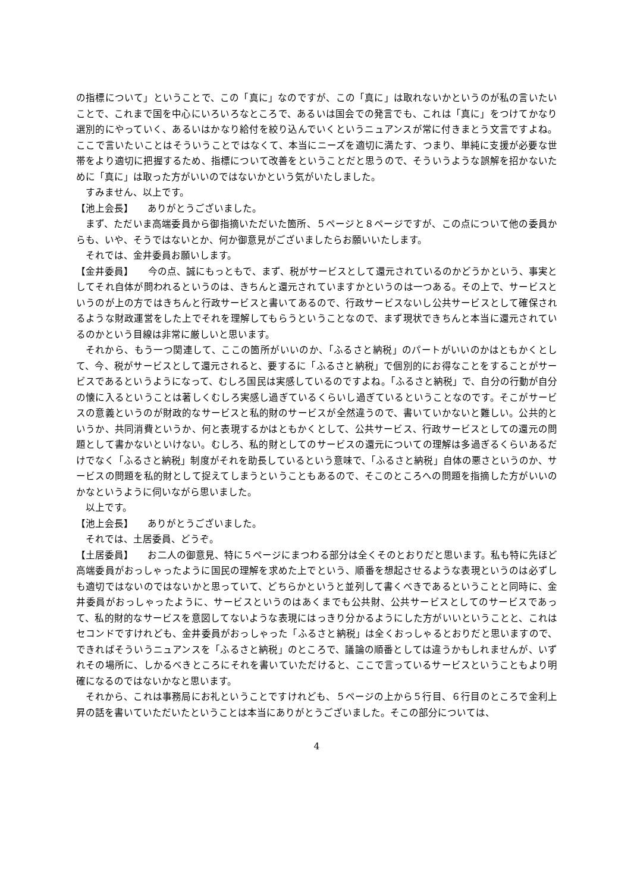の指標について」ということで、この「真に」なのですが、この「真に」は取れないかというのが私の言いたいことで、これまで国を中心にいろいろなところで、あるいは国会での発言でも、これは「真に」をつけてかなり選別的にやっていく、あるいはかなり給付を絞り込んでいくというニュアンスが常に付きまとう文言ですよね。ここで言いたいことはそういうことではなくて、本当にニーズを適切に満たす、つまり、単純に支援が必要な世帯をより適切に把握するため、指標について改善をということだと思うので、そういうような誤解を招かないために「真に」は取った方がいいのではないかという気がいたしました。
すみません、以上です。
【池上会長】　　ありがとうございました。
まず、ただいま高端委員から御指摘いただいた箇所、５ページと８ページですが、この点について他の委員からも、いや、そうではないとか、何か御意見がございましたらお願いいたします。
それでは、金井委員お願いします。
【金井委員】　　今の点、誠にもっともで、まず、税がサービスとして還元されているのかどうかという、事実としてそれ自体が問われるというのは、きちんと還元されていますかというのは一つある。その上で、サービスというのが上の方ではきちんと行政サービスと書いてあるので、行政サービスないし公共サービスとして確保されるような財政運営をした上でそれを理解してもらうということなので、まず現状できちんと本当に還元されているのかという目線は非常に厳しいと思います。
それから、もう一つ関連して、ここの箇所がいいのか、「ふるさと納税」のパートがいいのかはともかくとして、今、税がサービスとして還元されると、要するに「ふるさと納税」で個別的にお得なことをすることがサービスであるというようになって、むしろ国民は実感しているのですよね。「ふるさと納税」で、自分の行動が自分の懐に入るということは著しくむしろ実感し過ぎているくらいし過ぎているということなのです。そこがサービスの意義というのが財政的なサービスと私的財のサービスが全然違うので、書いていかないと難しい。公共的というか、共同消費というか、何と表現するかはともかくとして、公共サービス、行政サービスとしての還元の問題として書かないといけない。むしろ、私的財としてのサービスの還元についての理解は多過ぎるくらいあるだけでなく「ふるさと納税」制度がそれを助長しているという意味で、「ふるさと納税」自体の悪さというのか、サービスの問題を私的財として捉えてしまうということもあるので、そこのところへの問題を指摘した方がいいのかなというように伺いながら思いました。
以上です。
【池上会長】　　ありがとうございました。
それでは、土居委員、どうぞ。
【土居委員】　　お二人の御意見、特に５ページにまつわる部分は全くそのとおりだと思います。私も特に先ほど高端委員がおっしゃったように国民の理解を求めた上でという、順番を想起させるような表現というのは必ずしも適切ではないのではないかと思っていて、どちらかというと並列して書くべきであるということと同時に、金井委員がおっしゃったように、サービスというのはあくまでも公共財、公共サービスとしてのサービスであって、私的財的なサービスを意図してないような表現にはっきり分かるようにした方がいいということと、これはセコンドですけれども、金井委員がおっしゃった「ふるさと納税」は全くおっしゃるとおりだと思いますので、できればそういうニュアンスを「ふるさと納税」のところで、議論の順番としては違うかもしれませんが、いずれその場所に、しかるべきところにそれを書いていただけると、ここで言っているサービスということもより明確になるのではないかなと思います。
それから、これは事務局にお礼ということですけれども、５ページの上から５行目、６行目のところで金利上昇の話を書いていただいたということは本当にありがとうございました。そこの部分については、
4